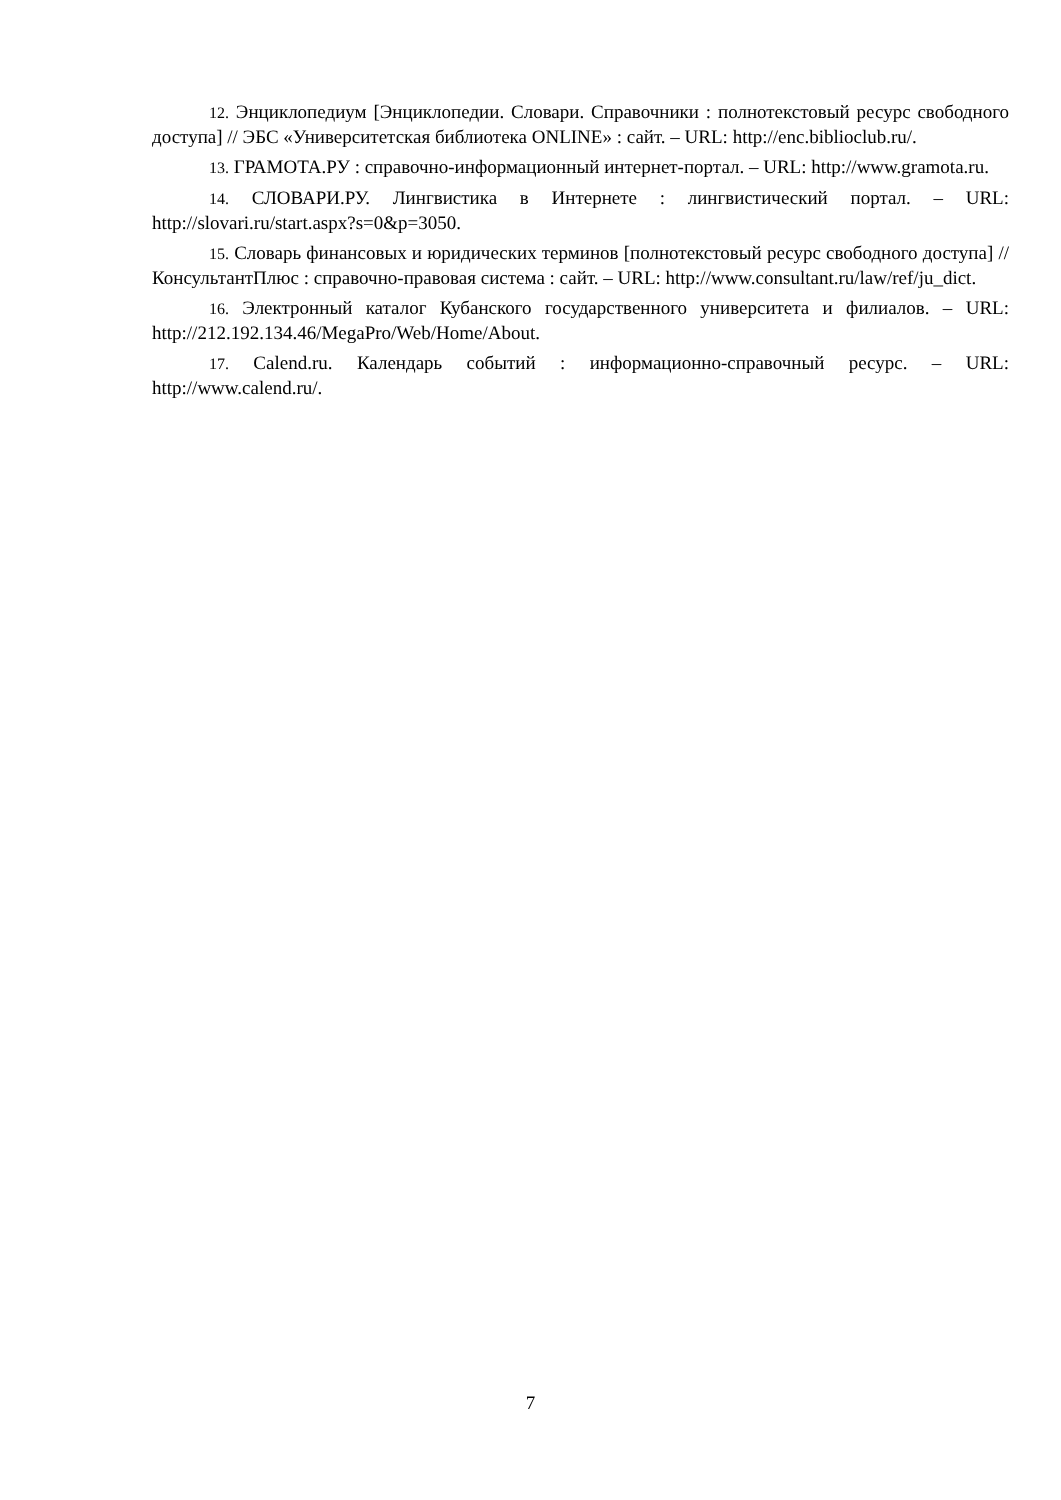12. Энциклопедиум [Энциклопедии. Словари. Справочники : полнотекстовый ресурс свободного доступа] // ЭБС «Университетская библиотека ONLINE» : сайт. – URL: http://enc.biblioclub.ru/.
13. ГРАМОТА.РУ : справочно-информационный интернет-портал. – URL: http://www.gramota.ru.
14. СЛОВАРИ.РУ. Лингвистика в Интернете : лингвистический портал. – URL: http://slovari.ru/start.aspx?s=0&p=3050.
15. Словарь финансовых и юридических терминов [полнотекстовый ресурс свободного доступа] // КонсультантПлюс : справочно-правовая система : сайт. – URL: http://www.consultant.ru/law/ref/ju_dict.
16. Электронный каталог Кубанского государственного университета и филиалов. – URL: http://212.192.134.46/MegaPro/Web/Home/About.
17. Calend.ru. Календарь событий : информационно-справочный ресурс. – URL: http://www.calend.ru/.
7